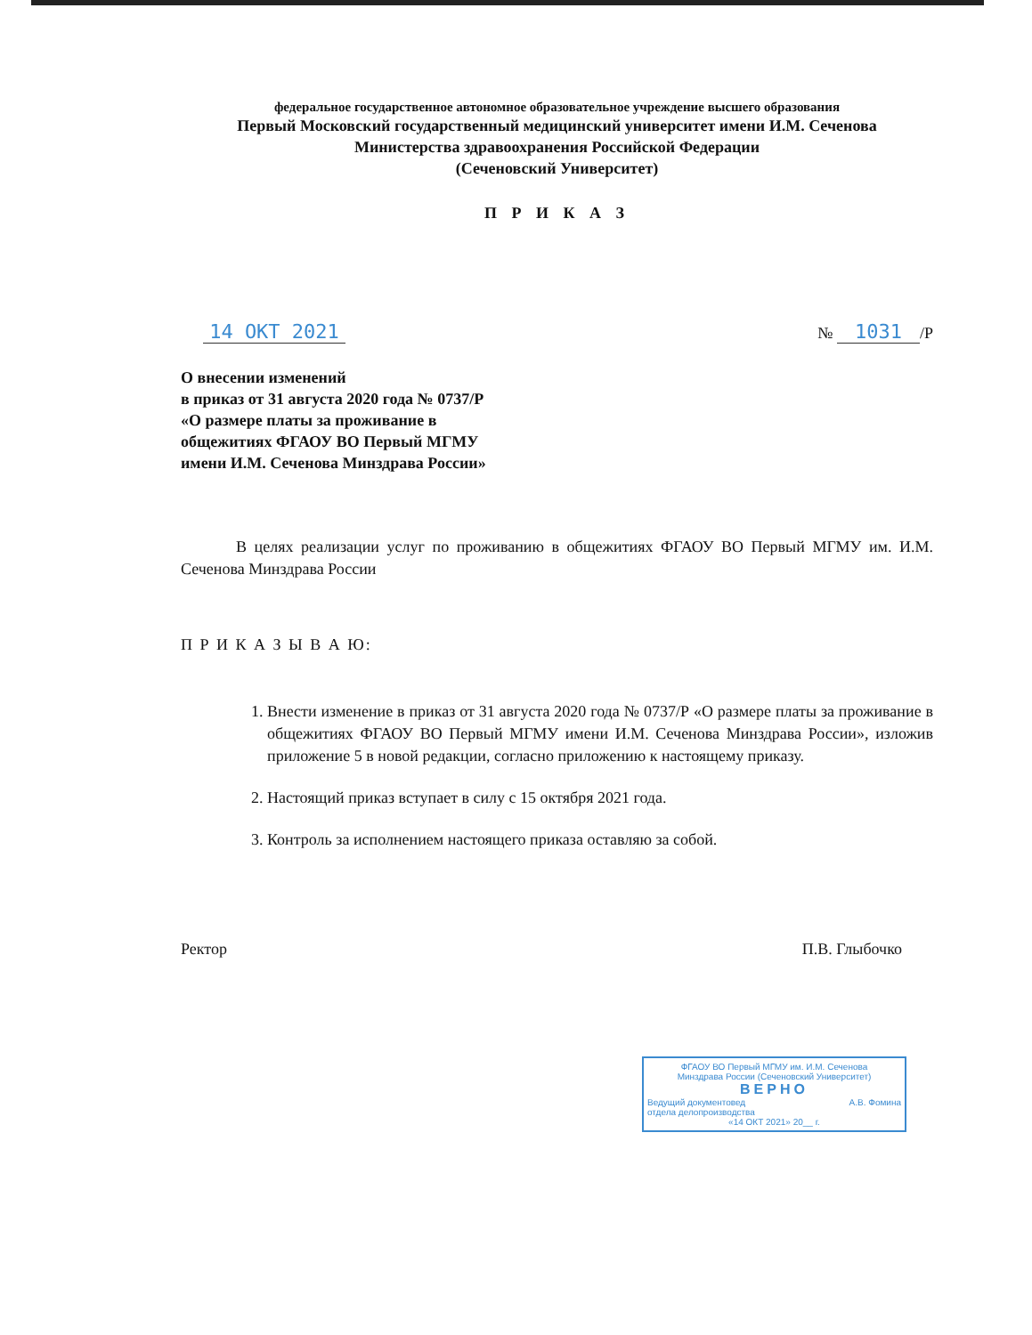федеральное государственное автономное образовательное учреждение высшего образования
Первый Московский государственный медицинский университет имени И.М. Сеченова
Министерства здравоохранения Российской Федерации
(Сеченовский Университет)
П Р И К А З
14 ОКТ 2021 № 1031 /Р
О внесении изменений
в приказ от 31 августа 2020 года № 0737/Р
«О размере платы за проживание в
общежитиях ФГАОУ ВО Первый МГМУ
имени И.М. Сеченова Минздрава России»
В целях реализации услуг по проживанию в общежитиях ФГАОУ ВО Первый МГМУ им. И.М. Сеченова Минздрава России
П Р И К А З Ы В А Ю:
1. Внести изменение в приказ от 31 августа 2020 года № 0737/Р «О размере платы за проживание в общежитиях ФГАОУ ВО Первый МГМУ имени И.М. Сеченова Минздрава России», изложив приложение 5 в новой редакции, согласно приложению к настоящему приказу.
2. Настоящий приказ вступает в силу с 15 октября 2021 года.
3. Контроль за исполнением настоящего приказа оставляю за собой.
Ректор П.В. Глыбочко
ФГАОУ ВО Первый МГМУ им. И.М. Сеченова
Минздрава России (Сеченовский Университет)
ВЕРНО
Ведущий документовед
отдела делопроизводства А.В. Фомина
«14 ОКТ 2021» 20__ г.